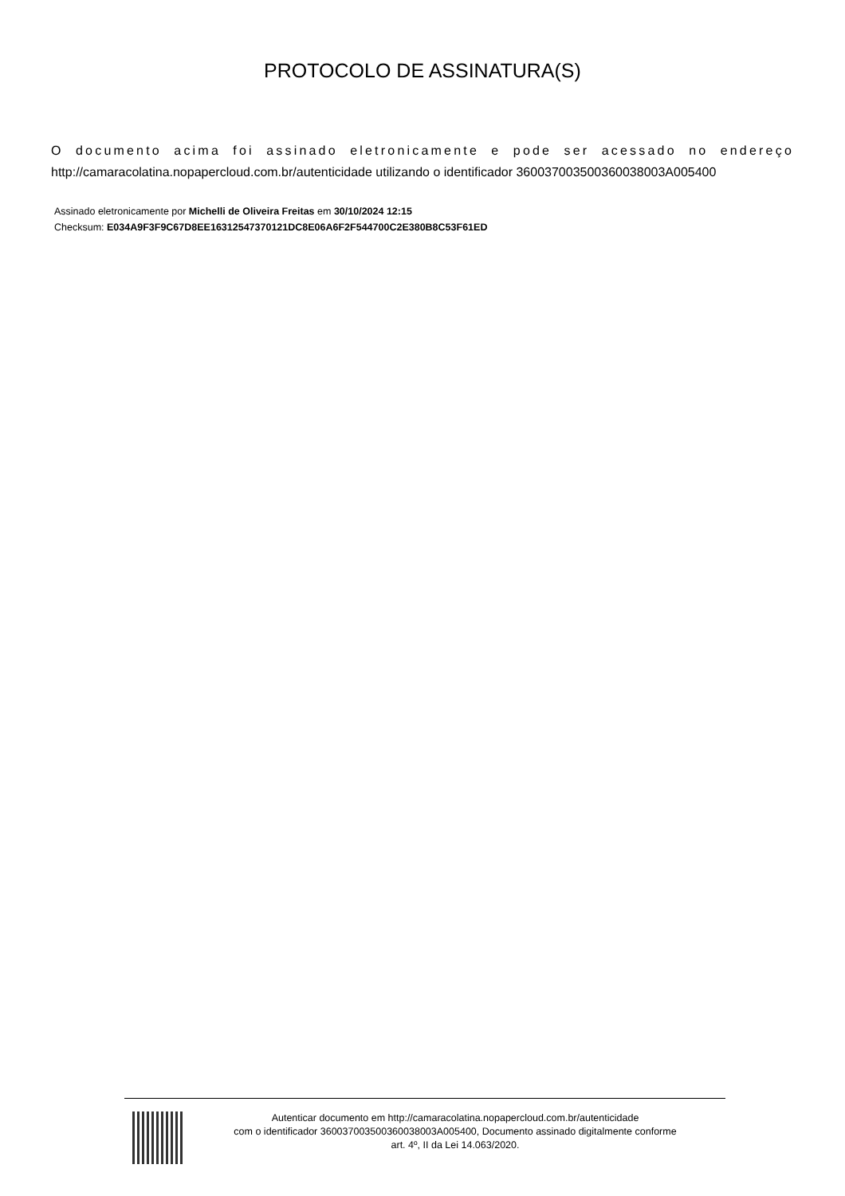PROTOCOLO DE ASSINATURA(S)
O documento acima foi assinado eletronicamente e pode ser acessado no endereço http://camaracolatina.nopapercloud.com.br/autenticidade utilizando o identificador 360037003500360038003A005400
Assinado eletronicamente por Michelli de Oliveira Freitas em 30/10/2024 12:15
Checksum: E034A9F3F9C67D8EE16312547370121DC8E06A6F2F544700C2E380B8C53F61ED
Autenticar documento em http://camaracolatina.nopapercloud.com.br/autenticidade
com o identificador 360037003500360038003A005400, Documento assinado digitalmente conforme
art. 4º, II da Lei 14.063/2020.